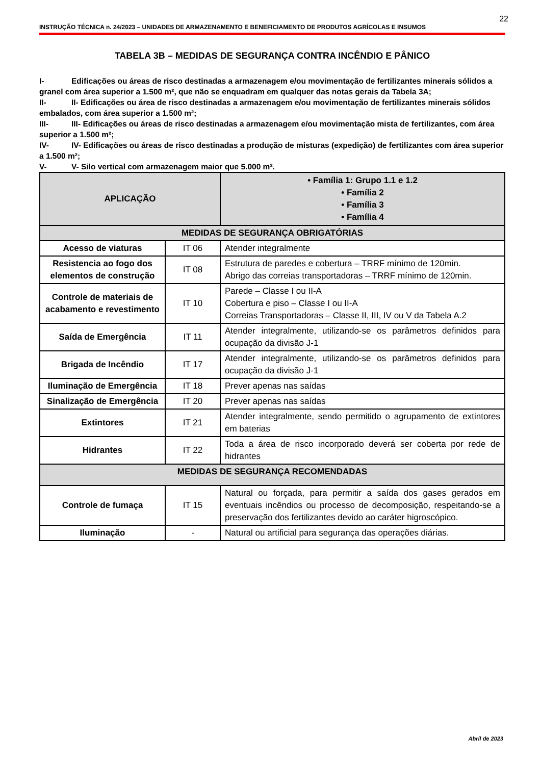22
INSTRUÇÃO TÉCNICA n. 24/2023 – UNIDADES DE ARMAZENAMENTO E BENEFICIAMENTO DE PRODUTOS AGRÍCOLAS E INSUMOS
TABELA 3B – MEDIDAS DE SEGURANÇA CONTRA INCÊNDIO E PÂNICO
I- Edificações ou áreas de risco destinadas a armazenagem e/ou movimentação de fertilizantes minerais sólidos a granel com área superior a 1.500 m², que não se enquadram em qualquer das notas gerais da Tabela 3A;
II- II- Edificações ou área de risco destinadas a armazenagem e/ou movimentação de fertilizantes minerais sólidos embalados, com área superior a 1.500 m²;
III- III- Edificações ou áreas de risco destinadas a armazenagem e/ou movimentação mista de fertilizantes, com área superior a 1.500 m²;
IV- IV- Edificações ou áreas de risco destinadas a produção de misturas (expedição) de fertilizantes com área superior a 1.500 m²;
V- V- Silo vertical com armazenagem maior que 5.000 m².
| APLICAÇÃO | | • Família 1: Grupo 1.1 e 1.2 • Família 2 • Família 3 • Família 4 |
| --- | --- | --- |
| MEDIDAS DE SEGURANÇA OBRIGATÓRIAS | | |
| Acesso de viaturas | IT 06 | Atender integralmente |
| Resistencia ao fogo dos elementos de construção | IT 08 | Estrutura de paredes e cobertura – TRRF mínimo de 120min. Abrigo das correias transportadoras – TRRF mínimo de 120min. |
| Controle de materiais de acabamento e revestimento | IT 10 | Parede – Classe I ou II-A Cobertura e piso – Classe I ou II-A Correias Transportadoras – Classe II, III, IV ou V da Tabela A.2 |
| Saída de Emergência | IT 11 | Atender integralmente, utilizando-se os parâmetros definidos para ocupação da divisão J-1 |
| Brigada de Incêndio | IT 17 | Atender integralmente, utilizando-se os parâmetros definidos para ocupação da divisão J-1 |
| Iluminação de Emergência | IT 18 | Prever apenas nas saídas |
| Sinalização de Emergência | IT 20 | Prever apenas nas saídas |
| Extintores | IT 21 | Atender integralmente, sendo permitido o agrupamento de extintores em baterias |
| Hidrantes | IT 22 | Toda a área de risco incorporado deverá ser coberta por rede de hidrantes |
| MEDIDAS DE SEGURANÇA RECOMENDADAS | | |
| Controle de fumaça | IT 15 | Natural ou forçada, para permitir a saída dos gases gerados em eventuais incêndios ou processo de decomposição, respeitando-se a preservação dos fertilizantes devido ao caráter higroscópico. |
| Iluminação | - | Natural ou artificial para segurança das operações diárias. |
Abril de 2023